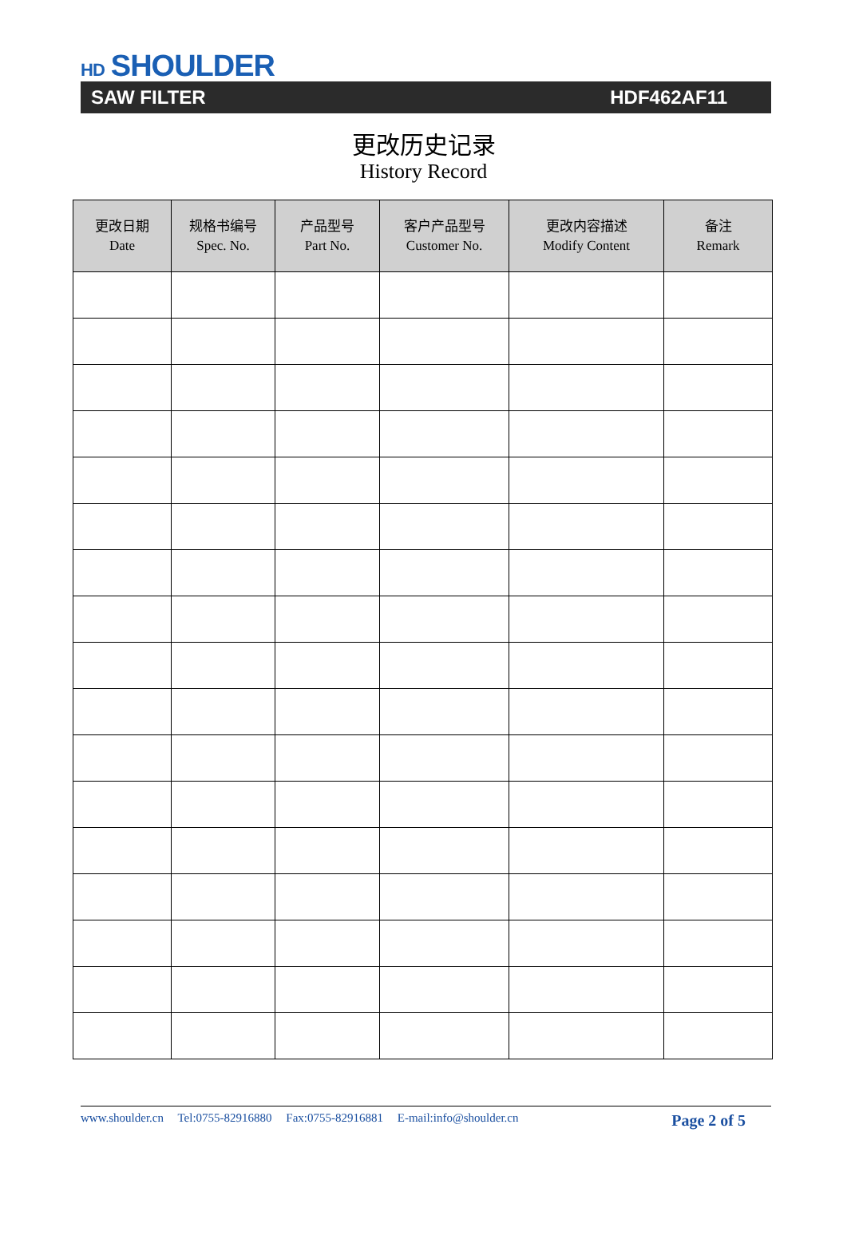HD SHOULDER
SAW FILTER HDF462AF11
更改历史记录
History Record
| 更改日期 Date | 规格书编号 Spec. No. | 产品型号 Part No. | 客户产品型号 Customer No. | 更改内容描述 Modify Content | 备注 Remark |
| --- | --- | --- | --- | --- | --- |
www.shoulder.cn Tel:0755-82916880 Fax:0755-82916881 E-mail:info@shoulder.cn
Page 2 of 5